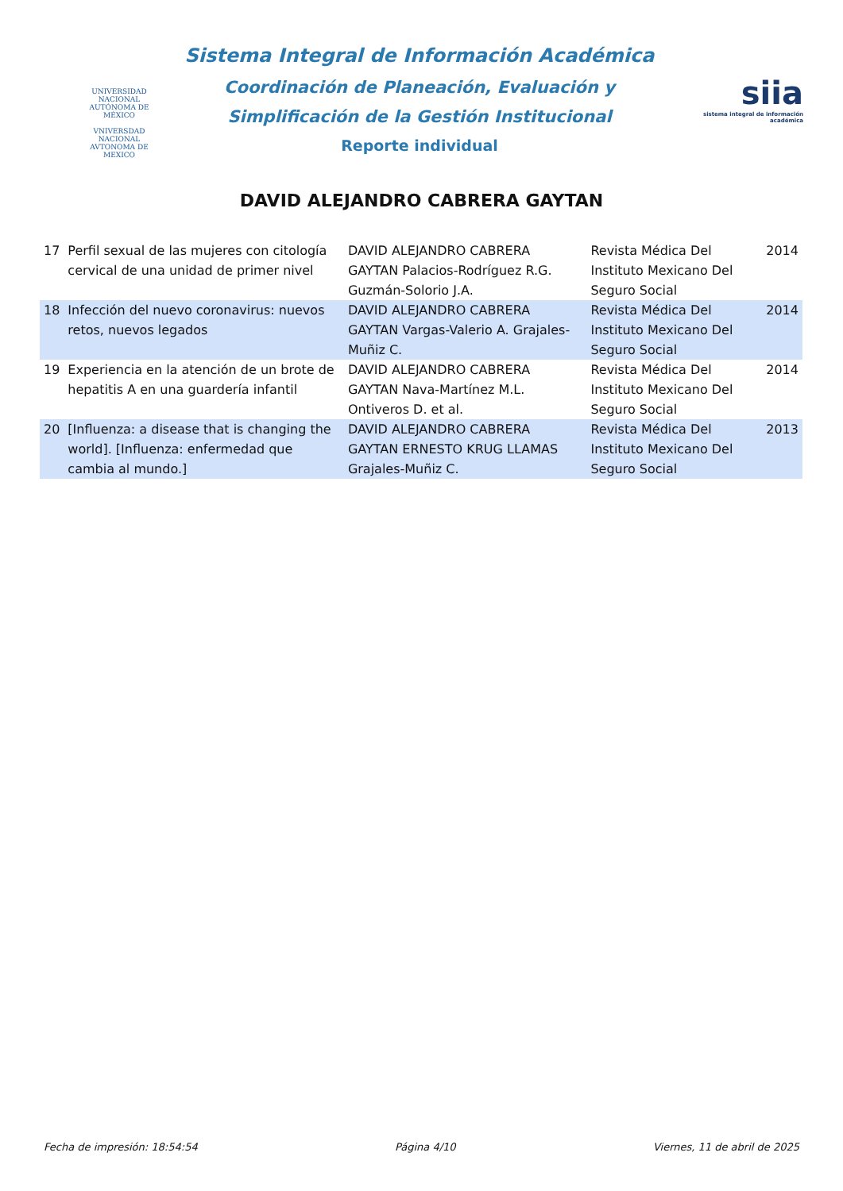UNIVERSIDAD NACIONAL AUTÓNOMA DE MÉXICO
VNIVERSDAD NACIONAL
AVTONOMA DE
MEXICO
Sistema Integral de Información Académica
Coordinación de Planeación, Evaluación y
Simplificación de la Gestión Institucional
Reporte individual
siia
sistema integral de información académica
DAVID ALEJANDRO CABRERA GAYTAN
| 17 | Perfil sexual de las mujeres con citología cervical de una unidad de primer nivel | DAVID ALEJANDRO CABRERA GAYTAN Palacios-Rodríguez R.G. Guzmán-Solorio J.A. | Revista Médica Del Instituto Mexicano Del Seguro Social | 2014 |
| 18 | Infección del nuevo coronavirus: nuevos retos, nuevos legados | DAVID ALEJANDRO CABRERA GAYTAN Vargas-Valerio A. Grajales-Muñiz C. | Revista Médica Del Instituto Mexicano Del Seguro Social | 2014 |
| 19 | Experiencia en la atención de un brote de hepatitis A en una guardería infantil | DAVID ALEJANDRO CABRERA GAYTAN Nava-Martínez M.L. Ontiveros D. et al. | Revista Médica Del Instituto Mexicano Del Seguro Social | 2014 |
| 20 | [Influenza: a disease that is changing the world]. [Influenza: enfermedad que cambia al mundo.] | DAVID ALEJANDRO CABRERA GAYTAN ERNESTO KRUG LLAMAS Grajales-Muñiz C. | Revista Médica Del Instituto Mexicano Del Seguro Social | 2013 |
Fecha de impresión: 18:54:54 Página 4/10 Viernes, 11 de abril de 2025